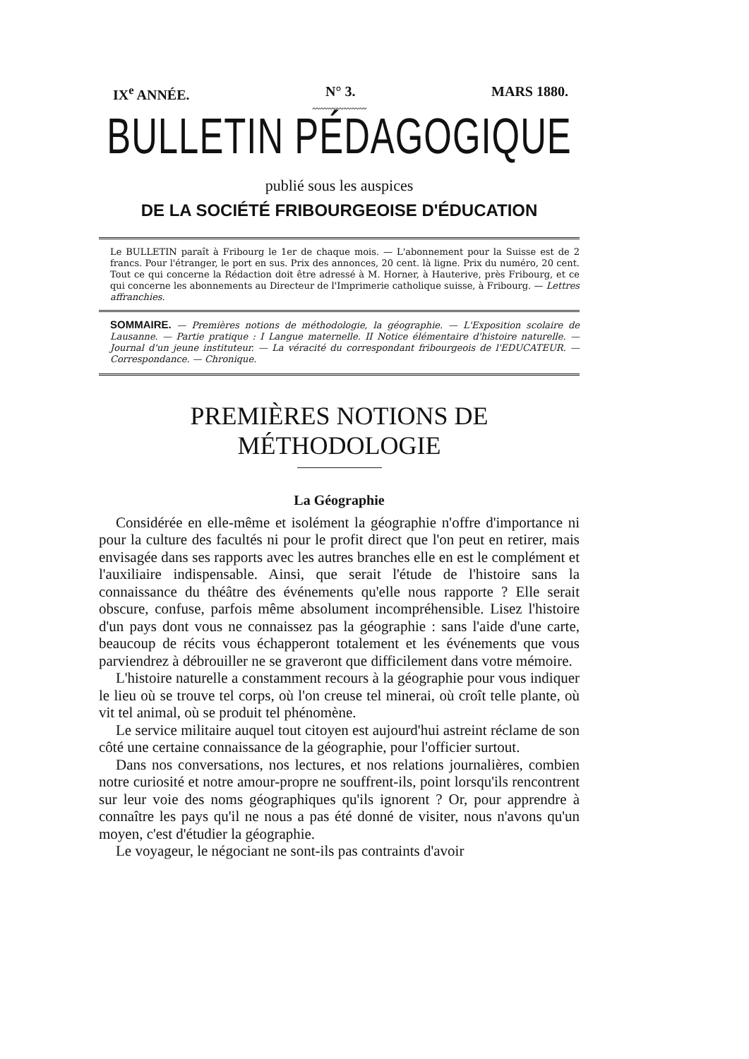IX<sup>e</sup> ANNÉE. N° 3. MARS 1880.
〰〰〰〰〰〰〰
BULLETIN PÉDAGOGIQUE
publié sous les auspices
DE LA SOCIÉTÉ FRIBOURGEOISE D'ÉDUCATION
Le BULLETIN paraît à Fribourg le 1er de chaque mois. — L'abonnement pour la Suisse est de 2 francs. Pour l'étranger, le port en sus. Prix des annonces, 20 cent. là ligne. Prix du numéro, 20 cent. Tout ce qui concerne la Rédaction doit être adressé à M. Horner, à Hauterive, près Fribourg, et ce qui concerne les abonnements au Directeur de l'Imprimerie catholique suisse, à Fribourg. — Lettres affranchies.
SOMMAIRE. — Premières notions de méthodologie, la géographie. — L'Exposition scolaire de Lausanne. — Partie pratique : I Langue maternelle. II Notice élémentaire d'histoire naturelle. — Journal d'un jeune instituteur. — La véracité du correspondant fribourgeois de l'EDUCATEUR. — Correspondance. — Chronique.
PREMIÈRES NOTIONS DE MÉTHODOLOGIE
La Géographie
Considérée en elle-même et isolément la géographie n'offre d'importance ni pour la culture des facultés ni pour le profit direct que l'on peut en retirer, mais envisagée dans ses rapports avec les autres branches elle en est le complément et l'auxiliaire indispensable. Ainsi, que serait l'étude de l'histoire sans la connaissance du théâtre des événements qu'elle nous rapporte ? Elle serait obscure, confuse, parfois même absolument incompréhensible. Lisez l'histoire d'un pays dont vous ne connaissez pas la géographie : sans l'aide d'une carte, beaucoup de récits vous échapperont totalement et les événements que vous parviendrez à débrouiller ne se graveront que difficilement dans votre mémoire.
L'histoire naturelle a constamment recours à la géographie pour vous indiquer le lieu où se trouve tel corps, où l'on creuse tel minerai, où croît telle plante, où vit tel animal, où se produit tel phénomène.
Le service militaire auquel tout citoyen est aujourd'hui astreint réclame de son côté une certaine connaissance de la géographie, pour l'officier surtout.
Dans nos conversations, nos lectures, et nos relations journalières, combien notre curiosité et notre amour-propre ne souffrent-ils, point lorsqu'ils rencontrent sur leur voie des noms géographiques qu'ils ignorent ? Or, pour apprendre à connaître les pays qu'il ne nous a pas été donné de visiter, nous n'avons qu'un moyen, c'est d'étudier la géographie.
Le voyageur, le négociant ne sont-ils pas contraints d'avoir